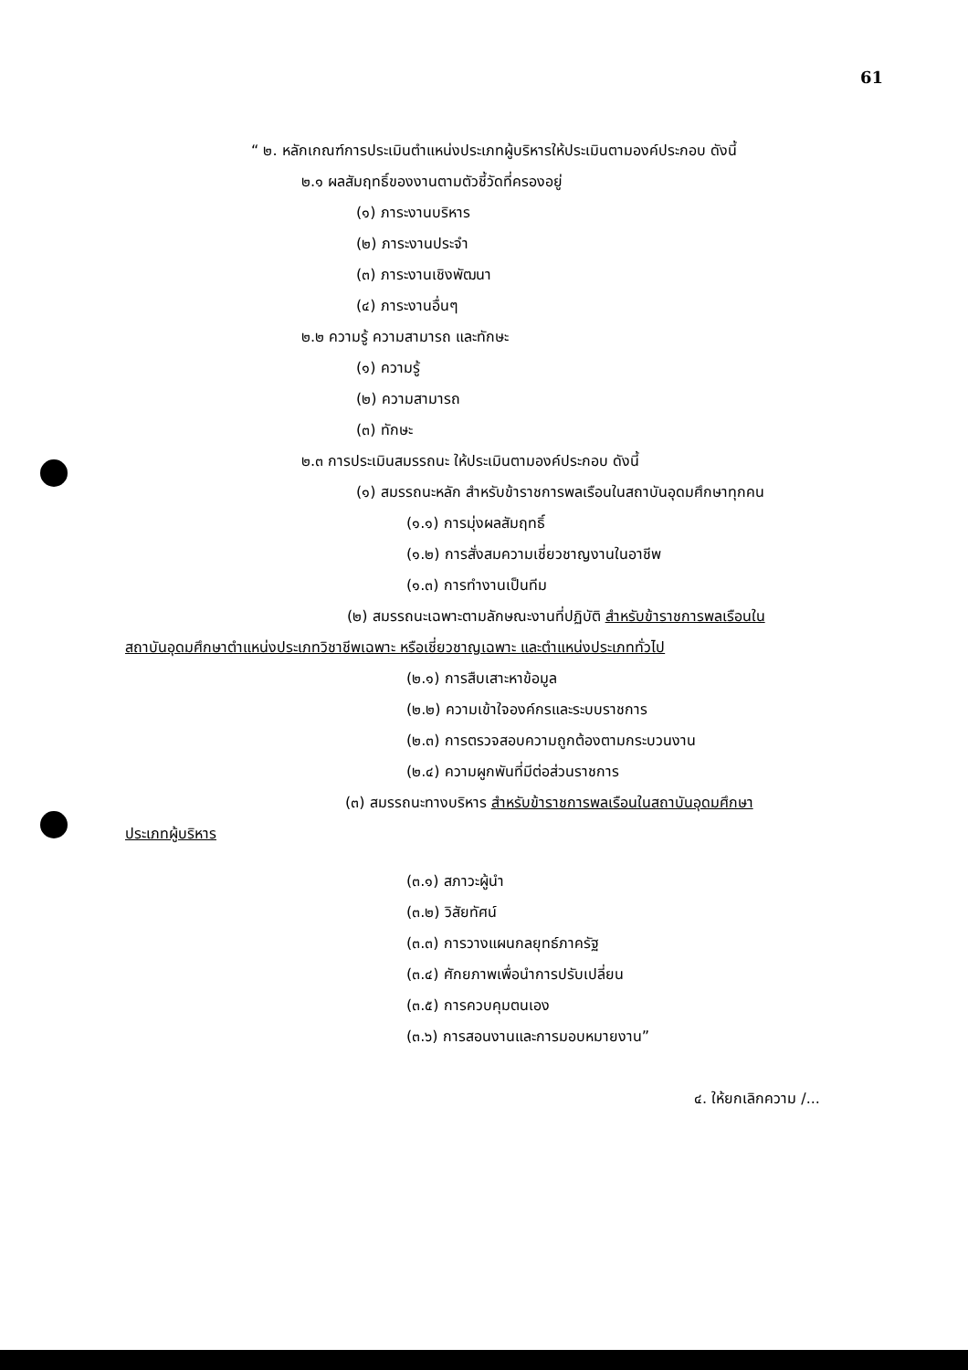61
“ ๒. หลักเกณฑ์การประเมินตำแหน่งประเภทผู้บริหารให้ประเมินตามองค์ประกอบ ดังนี้
๒.๑ ผลสัมฤทธิ์ของงานตามตัวชี้วัดที่ครองอยู่
(๑) ภาระงานบริหาร
(๒) ภาระงานประจำ
(๓) ภาระงานเชิงพัฒนา
(๔) ภาระงานอื่นๆ
๒.๒ ความรู้ ความสามารถ และทักษะ
(๑) ความรู้
(๒) ความสามารถ
(๓) ทักษะ
๒.๓ การประเมินสมรรถนะ ให้ประเมินตามองค์ประกอบ ดังนี้
(๑) สมรรถนะหลัก สำหรับข้าราชการพลเรือนในสถาบันอุดมศึกษาทุกคน
(๑.๑) การมุ่งผลสัมฤทธิ์
(๑.๒) การสั่งสมความเชี่ยวชาญงานในอาชีพ
(๑.๓) การทำงานเป็นทีม
(๒) สมรรถนะเฉพาะตามลักษณะงานที่ปฏิบัติ สำหรับข้าราชการพลเรือนใน
สถาบันอุดมศึกษาตำแหน่งประเภทวิชาชีพเฉพาะ หรือเชี่ยวชาญเฉพาะ และตำแหน่งประเภททั่วไป
(๒.๑) การสืบเสาะหาข้อมูล
(๒.๒) ความเข้าใจองค์กรและระบบราชการ
(๒.๓) การตรวจสอบความถูกต้องตามกระบวนงาน
(๒.๔) ความผูกพันที่มีต่อส่วนราชการ
(๓) สมรรถนะทางบริหาร สำหรับข้าราชการพลเรือนในสถาบันอุดมศึกษา
ประเภทผู้บริหาร
(๓.๑) สภาวะผู้นำ
(๓.๒) วิสัยทัศน์
(๓.๓) การวางแผนกลยุทธ์ภาครัฐ
(๓.๔) ศักยภาพเพื่อนำการปรับเปลี่ยน
(๓.๕) การควบคุมตนเอง
(๓.๖) การสอนงานและการมอบหมายงาน”
๔. ให้ยกเลิกความ /...